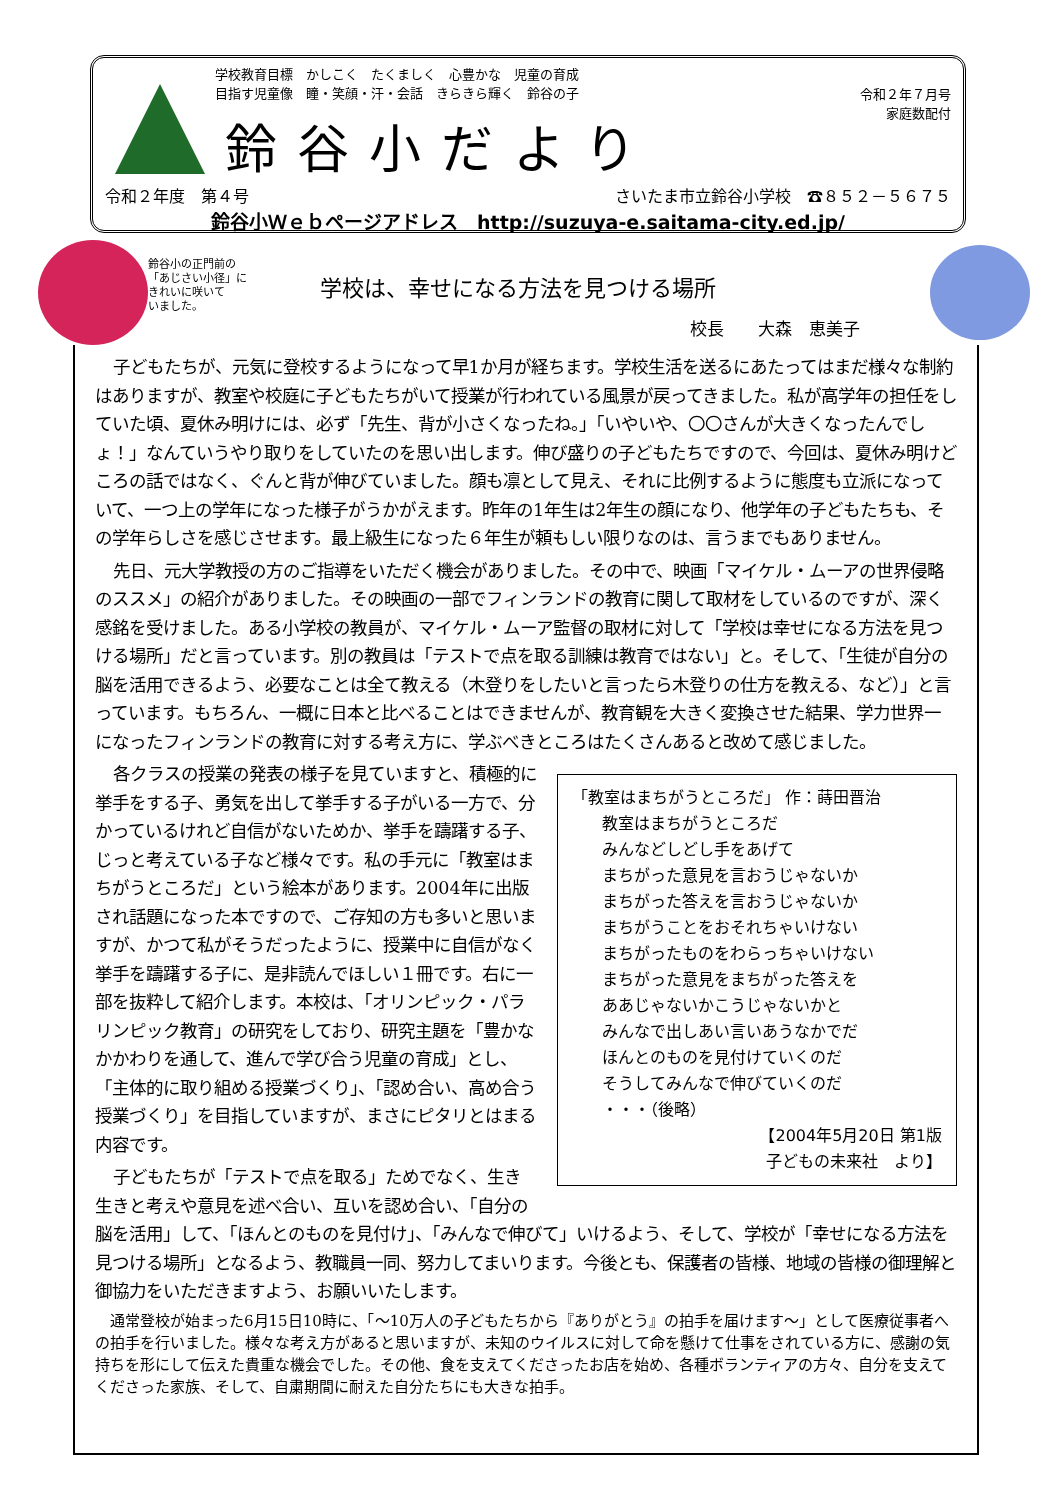令和２年７月号
家庭数配付
学校教育目標　かしこく　たくましく　心豊かな　児童の育成
目指す児童像　瞳・笑顔・汗・会話　きらきら輝く　鈴谷の子
鈴谷小だより
令和２年度　第４号 さいたま市立鈴谷小学校　☎８５２－５６７５
鈴谷小Ｗｅｂページアドレス　http://suzuya-e.saitama-city.ed.jp/
鈴谷小の正門前の
「あじさい小径」に
きれいに咲いて
いました。
学校は、幸せになる方法を見つける場所
校長　　大森　恵美子
子どもたちが、元気に登校するようになって早1か月が経ちます。学校生活を送るにあたってはまだ様々な制約はありますが、教室や校庭に子どもたちがいて授業が行われている風景が戻ってきました。私が高学年の担任をしていた頃、夏休み明けには、必ず「先生、背が小さくなったね。」「いやいや、〇〇さんが大きくなったんでしょ！」なんていうやり取りをしていたのを思い出します。伸び盛りの子どもたちですので、今回は、夏休み明けどころの話ではなく、ぐんと背が伸びていました。顔も凛として見え、それに比例するように態度も立派になっていて、一つ上の学年になった様子がうかがえます。昨年の1年生は2年生の顔になり、他学年の子どもたちも、その学年らしさを感じさせます。最上級生になった６年生が頼もしい限りなのは、言うまでもありません。
先日、元大学教授の方のご指導をいただく機会がありました。その中で、映画「マイケル・ムーアの世界侵略のススメ」の紹介がありました。その映画の一部でフィンランドの教育に関して取材をしているのですが、深く感銘を受けました。ある小学校の教員が、マイケル・ムーア監督の取材に対して「学校は幸せになる方法を見つける場所」だと言っています。別の教員は「テストで点を取る訓練は教育ではない」と。そして、「生徒が自分の脳を活用できるよう、必要なことは全て教える（木登りをしたいと言ったら木登りの仕方を教える、など）」と言っています。もちろん、一概に日本と比べることはできませんが、教育観を大きく変換させた結果、学力世界一になったフィンランドの教育に対する考え方に、学ぶべきところはたくさんあると改めて感じました。
「教室はまちがうところだ」 作：蒔田晋治
教室はまちがうところだ
みんなどしどし手をあげて
まちがった意見を言おうじゃないか
まちがった答えを言おうじゃないか
まちがうことをおそれちゃいけない
まちがったものをわらっちゃいけない
まちがった意見をまちがった答えを
ああじゃないかこうじゃないかと
みんなで出しあい言いあうなかでだ
ほんとのものを見付けていくのだ
そうしてみんなで伸びていくのだ
・・・（後略）
【2004年5月20日 第1版
子どもの未来社　より】
各クラスの授業の発表の様子を見ていますと、積極的に挙手をする子、勇気を出して挙手する子がいる一方で、分かっているけれど自信がないためか、挙手を躊躇する子、じっと考えている子など様々です。私の手元に「教室はまちがうところだ」という絵本があります。2004年に出版され話題になった本ですので、ご存知の方も多いと思いますが、かつて私がそうだったように、授業中に自信がなく挙手を躊躇する子に、是非読んでほしい１冊です。右に一部を抜粋して紹介します。本校は、「オリンピック・パラリンピック教育」の研究をしており、研究主題を「豊かなかかわりを通して、進んで学び合う児童の育成」とし、「主体的に取り組める授業づくり」、「認め合い、高め合う授業づくり」を目指していますが、まさにピタリとはまる内容です。
子どもたちが「テストで点を取る」ためでなく、生き生きと考えや意見を述べ合い、互いを認め合い、「自分の脳を活用」して、「ほんとのものを見付け」、「みんなで伸びて」いけるよう、そして、学校が「幸せになる方法を見つける場所」となるよう、教職員一同、努力してまいります。今後とも、保護者の皆様、地域の皆様の御理解と御協力をいただきますよう、お願いいたします。
通常登校が始まった6月15日10時に、「～10万人の子どもたちから『ありがとう』の拍手を届けます～」として医療従事者への拍手を行いました。様々な考え方があると思いますが、未知のウイルスに対して命を懸けて仕事をされている方に、感謝の気持ちを形にして伝えた貴重な機会でした。その他、食を支えてくださったお店を始め、各種ボランティアの方々、自分を支えてくださった家族、そして、自粛期間に耐えた自分たちにも大きな拍手。